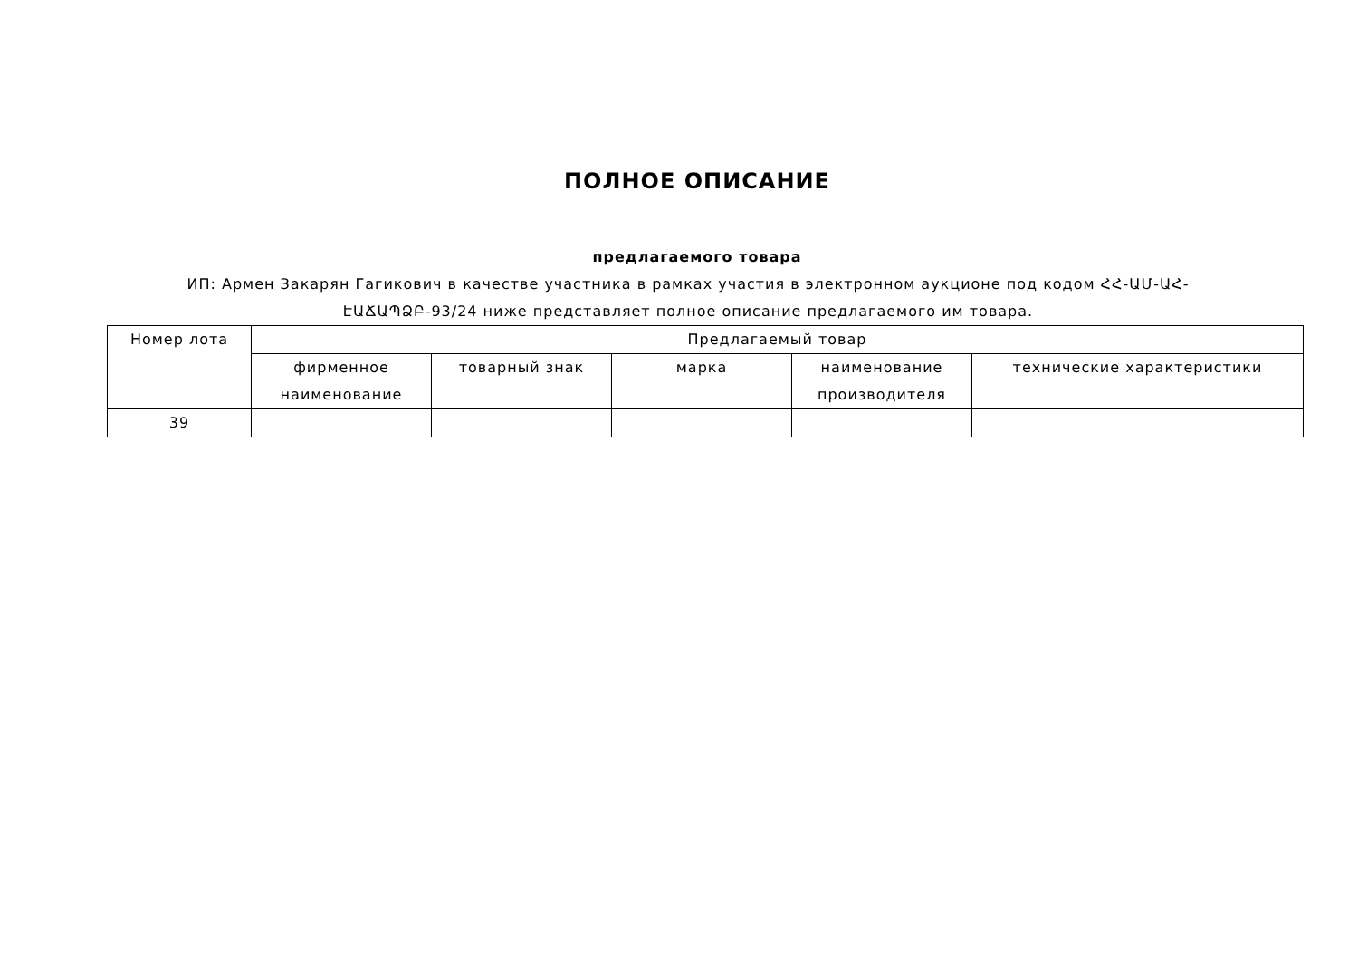ПОЛНОЕ ОПИСАНИЕ
предлагаемого товара
ИП: Армен Закарян Гагикович в качестве участника в рамках участия в электронном аукционе под кодом ՀՀ-ԱՄ-ԱՀ-ԷԱՃԱՊՁԲ-93/24 ниже представляет полное описание предлагаемого им товара.
| Номер лота | Предлагаемый товар | | | | |
| --- | --- | --- | --- | --- | --- |
| | фирменное наименование | товарный знак | марка | наименование производителя | технические характеристики |
| 39 | | | | | |